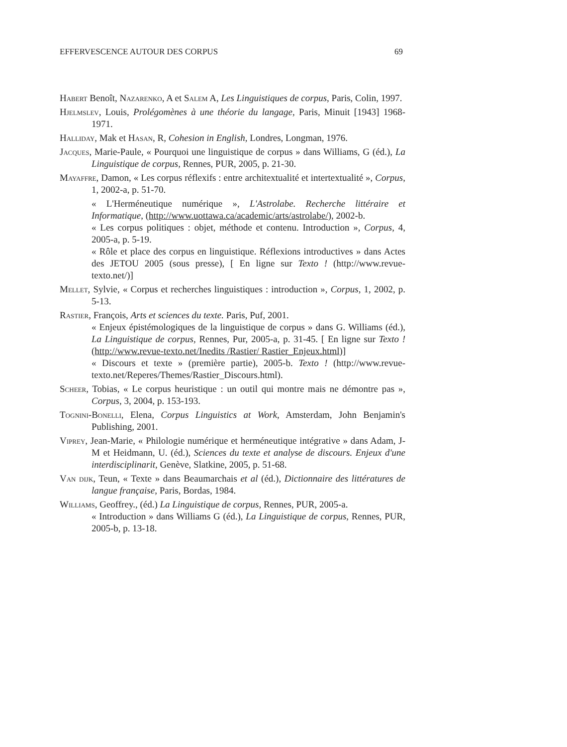EFFERVESCENCE AUTOUR DES CORPUS 69
Habert Benoît, Nazarenko, A et Salem A, Les Linguistiques de corpus, Paris, Colin, 1997.
Hjelmslev, Louis, Prolégomènes à une théorie du langage, Paris, Minuit [1943] 1968-1971.
Halliday, Mak et Hasan, R, Cohesion in English, Londres, Longman, 1976.
Jacques, Marie-Paule, « Pourquoi une linguistique de corpus » dans Williams, G (éd.), La Linguistique de corpus, Rennes, PUR, 2005, p. 21-30.
Mayaffre, Damon, « Les corpus réflexifs : entre architextualité et intertextualité », Corpus, 1, 2002-a, p. 51-70.
« L'Herméneutique numérique », L'Astrolabe. Recherche littéraire et Informatique, (http://www.uottawa.ca/academic/arts/astrolabe/), 2002-b.
« Les corpus politiques : objet, méthode et contenu. Introduction », Corpus, 4, 2005-a, p. 5-19.
« Rôle et place des corpus en linguistique. Réflexions introductives » dans Actes des JETOU 2005 (sous presse), [ En ligne sur Texto ! (http://www.revue-texto.net/)]
Mellet, Sylvie, « Corpus et recherches linguistiques : introduction », Corpus, 1, 2002, p. 5-13.
Rastier, François, Arts et sciences du texte. Paris, Puf, 2001.
« Enjeux épistémologiques de la linguistique de corpus » dans G. Williams (éd.), La Linguistique de corpus, Rennes, Pur, 2005-a, p. 31-45. [ En ligne sur Texto ! (http://www.revue-texto.net/Inedits /Rastier/ Rastier_Enjeux.html)]
« Discours et texte » (première partie), 2005-b. Texto ! (http://www.revue-texto.net/Reperes/Themes/Rastier_Discours.html).
Scheer, Tobias, « Le corpus heuristique : un outil qui montre mais ne démontre pas », Corpus, 3, 2004, p. 153-193.
Tognini-Bonelli, Elena, Corpus Linguistics at Work, Amsterdam, John Benjamin's Publishing, 2001.
Viprey, Jean-Marie, « Philologie numérique et herméneutique intégrative » dans Adam, J-M et Heidmann, U. (éd.), Sciences du texte et analyse de discours. Enjeux d'une interdisciplinarit, Genève, Slatkine, 2005, p. 51-68.
Van dijk, Teun, « Texte » dans Beaumarchais et al (éd.), Dictionnaire des littératures de langue française, Paris, Bordas, 1984.
Williams, Geoffrey., (éd.) La Linguistique de corpus, Rennes, PUR, 2005-a.
« Introduction » dans Williams G (éd.), La Linguistique de corpus, Rennes, PUR, 2005-b, p. 13-18.